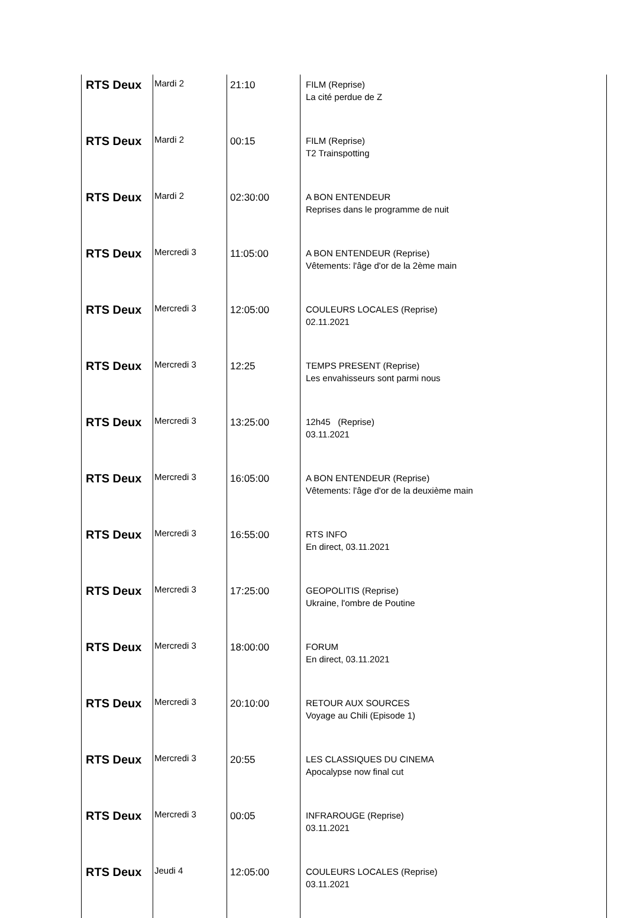| RTS Deux | Mardi 2 | 21:10 | FILM (Reprise) La cité perdue de Z |
| RTS Deux | Mardi 2 | 00:15 | FILM (Reprise) T2 Trainspotting |
| RTS Deux | Mardi 2 | 02:30:00 | A BON ENTENDEUR Reprises dans le programme de nuit |
| RTS Deux | Mercredi 3 | 11:05:00 | A BON ENTENDEUR (Reprise) Vêtements: l'âge d'or de la 2ème main |
| RTS Deux | Mercredi 3 | 12:05:00 | COULEURS LOCALES (Reprise) 02.11.2021 |
| RTS Deux | Mercredi 3 | 12:25 | TEMPS PRESENT (Reprise) Les envahisseurs sont parmi nous |
| RTS Deux | Mercredi 3 | 13:25:00 | 12h45 (Reprise) 03.11.2021 |
| RTS Deux | Mercredi 3 | 16:05:00 | A BON ENTENDEUR (Reprise) Vêtements: l'âge d'or de la deuxième main |
| RTS Deux | Mercredi 3 | 16:55:00 | RTS INFO En direct, 03.11.2021 |
| RTS Deux | Mercredi 3 | 17:25:00 | GEOPOLITIS (Reprise) Ukraine, l'ombre de Poutine |
| RTS Deux | Mercredi 3 | 18:00:00 | FORUM En direct, 03.11.2021 |
| RTS Deux | Mercredi 3 | 20:10:00 | RETOUR AUX SOURCES Voyage au Chili (Episode 1) |
| RTS Deux | Mercredi 3 | 20:55 | LES CLASSIQUES DU CINEMA Apocalypse now final cut |
| RTS Deux | Mercredi 3 | 00:05 | INFRAROUGE (Reprise) 03.11.2021 |
| RTS Deux | Jeudi 4 | 12:05:00 | COULEURS LOCALES (Reprise) 03.11.2021 |